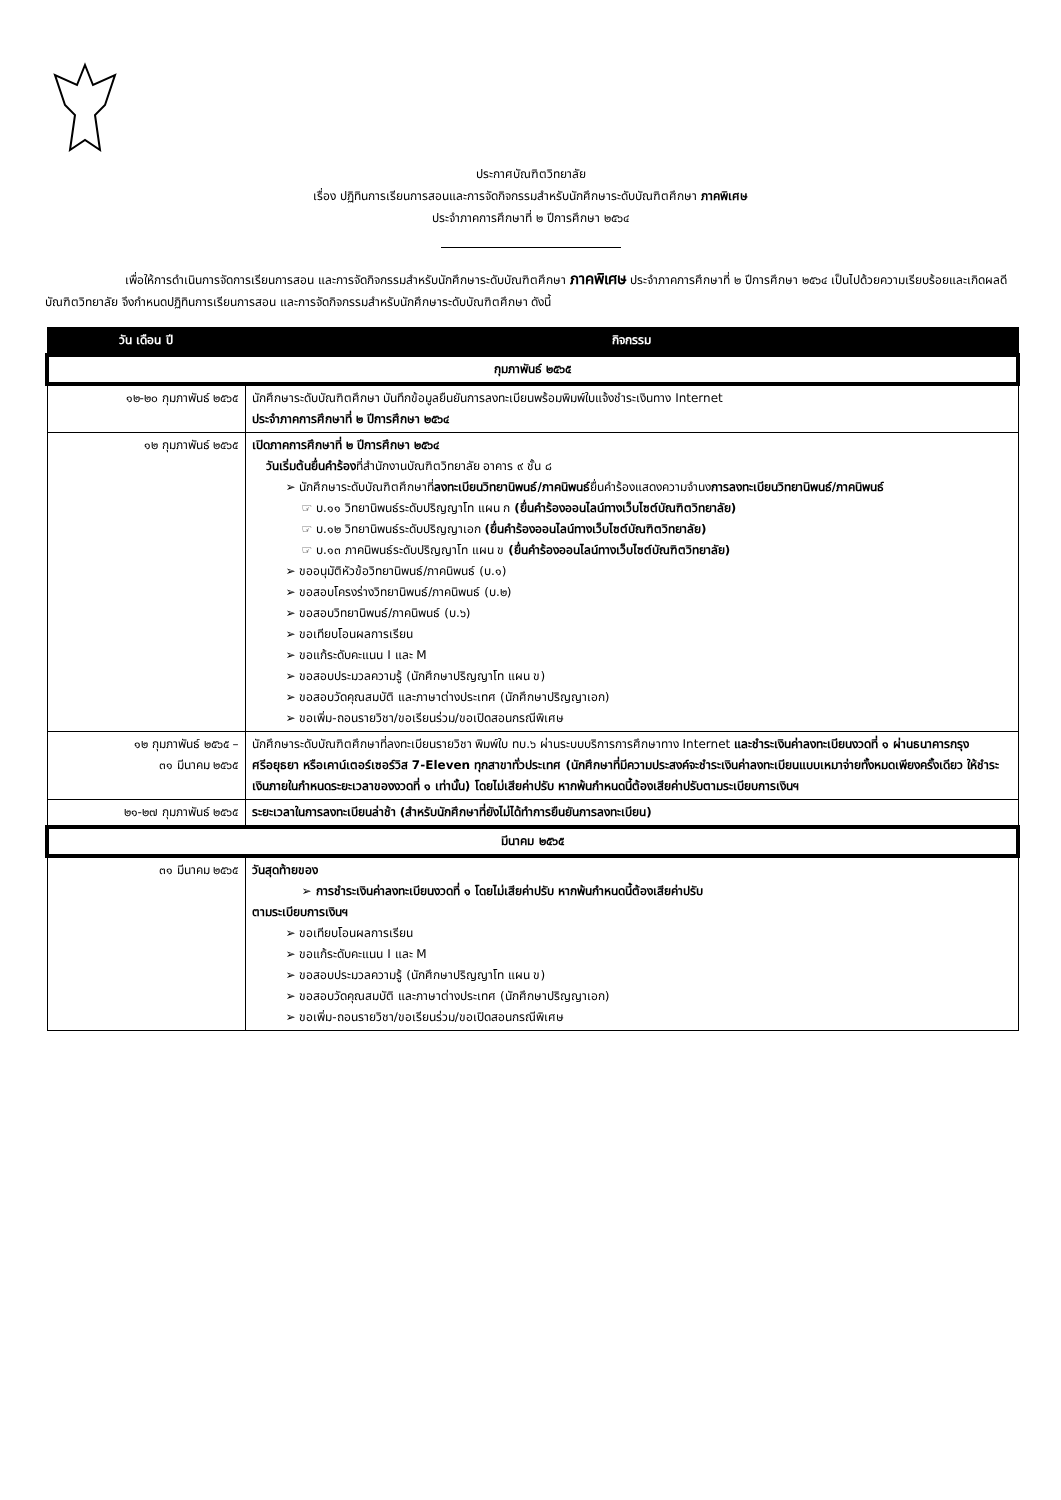ประกาศบัณฑิตวิทยาลัย
เรื่อง ปฏิทินการเรียนการสอนและการจัดกิจกรรมสำหรับนักศึกษาระดับบัณฑิตศึกษา ภาคพิเศษ
ประจำภาคการศึกษาที่ ๒ ปีการศึกษา ๒๕๖๔
เพื่อให้การดำเนินการจัดการเรียนการสอน และการจัดกิจกรรมสำหรับนักศึกษาระดับบัณฑิตศึกษา ภาคพิเศษ ประจำภาคการศึกษาที่ ๒ ปีการศึกษา ๒๕๖๔ เป็นไปด้วยความเรียบร้อยและเกิดผลดี บัณฑิตวิทยาลัย จึงกำหนดปฏิทินการเรียนการสอน และการจัดกิจกรรมสำหรับนักศึกษาระดับบัณฑิตศึกษา ดังนี้
| วัน เดือน ปี | กิจกรรม |
| --- | --- |
| กุมภาพันธ์ ๒๕๖๕ | |
| ๑๒-๒๐ กุมภาพันธ์ ๒๕๖๕ | นักศึกษาระดับบัณฑิตศึกษา บันทึกข้อมูลยืนยันการลงทะเบียนพร้อมพิมพ์ใบแจ้งชำระเงินทาง Internet ประจำภาคการศึกษาที่ ๒ ปีการศึกษา ๒๕๖๔ |
| ๑๒ กุมภาพันธ์ ๒๕๖๕ | เปิดภาคการศึกษาที่ ๒ ปีการศึกษา ๒๕๖๔ วันเริ่มต้นยื่นคำร้อง ที่สำนักงานบัณฑิตวิทยาลัย อาคาร ๙ ชั้น ๘ ➢ นักศึกษาระดับบัณฑิตศึกษาที่ ลงทะเบียนวิทยานิพนธ์/ภาคนิพนธ์ ยื่นคำร้องแสดงความจำนง การลงทะเบียนวิทยานิพนธ์/ภาคนิพนธ์ ☞ บ.๑๑ วิทยานิพนธ์ระดับปริญญาโท แผน ก (ยื่นคำร้องออนไลน์ทางเว็บไซต์บัณฑิตวิทยาลัย) ☞ บ.๑๒ วิทยานิพนธ์ระดับปริญญาเอก (ยื่นคำร้องออนไลน์ทางเว็บไซต์บัณฑิตวิทยาลัย) ☞ บ.๑๓ ภาคนิพนธ์ระดับปริญญาโท แผน ข (ยื่นคำร้องออนไลน์ทางเว็บไซต์บัณฑิตวิทยาลัย) ➢ ขออนุมัติหัวข้อวิทยานิพนธ์/ภาคนิพนธ์ (บ.๑) ➢ ขอสอบโครงร่างวิทยานิพนธ์/ภาคนิพนธ์ (บ.๒) ➢ ขอสอบวิทยานิพนธ์/ภาคนิพนธ์ (บ.๖) ➢ ขอเทียบโอนผลการเรียน ➢ ขอแก้ระดับคะแนน I และ M ➢ ขอสอบประมวลความรู้ (นักศึกษาปริญญาโท แผน ข) ➢ ขอสอบวัดคุณสมบัติ และภาษาต่างประเทศ (นักศึกษาปริญญาเอก) ➢ ขอเพิ่ม-ถอนรายวิชา/ขอเรียนร่วม/ขอเปิดสอนกรณีพิเศษ |
| ๑๒ กุมภาพันธ์ ๒๕๖๕ – ๓๑ มีนาคม ๒๕๖๕ | นักศึกษาระดับบัณฑิตศึกษาที่ลงทะเบียนรายวิชา พิมพ์ใบ ทบ.๖ ผ่านระบบบริการการศึกษาทาง Internet และชำระเงินค่าลงทะเบียนงวดที่ ๑ ผ่านธนาคารกรุงศรีอยุธยา หรือเคาน์เตอร์เซอร์วิส 7-Eleven ทุกสาขาทั่วประเทศ (นักศึกษาที่มีความประสงค์จะชำระเงินค่าลงทะเบียนแบบเหมาจ่ายทั้งหมดเพียงครั้งเดียว ให้ชำระเงินภายในกำหนดระยะเวลาของงวดที่ ๑ เท่านั้น) โดยไม่เสียค่าปรับ หากพ้นกำหนดนี้ต้องเสียค่าปรับตามระเบียบการเงินฯ |
| ๒๑-๒๗ กุมภาพันธ์ ๒๕๖๕ | ระยะเวลาในการลงทะเบียนล่าช้า (สำหรับนักศึกษาที่ยังไม่ได้ทำการยืนยันการลงทะเบียน) |
| มีนาคม ๒๕๖๕ | |
| ๓๑ มีนาคม ๒๕๖๕ | วันสุดท้ายของ ➢ การชำระเงินค่าลงทะเบียนงวดที่ ๑ โดยไม่เสียค่าปรับ หากพ้นกำหนดนี้ต้องเสียค่าปรับ ตามระเบียบการเงินฯ ➢ ขอเทียบโอนผลการเรียน ➢ ขอแก้ระดับคะแนน I และ M ➢ ขอสอบประมวลความรู้ (นักศึกษาปริญญาโท แผน ข) ➢ ขอสอบวัดคุณสมบัติ และภาษาต่างประเทศ (นักศึกษาปริญญาเอก) ➢ ขอเพิ่ม-ถอนรายวิชา/ขอเรียนร่วม/ขอเปิดสอนกรณีพิเศษ |